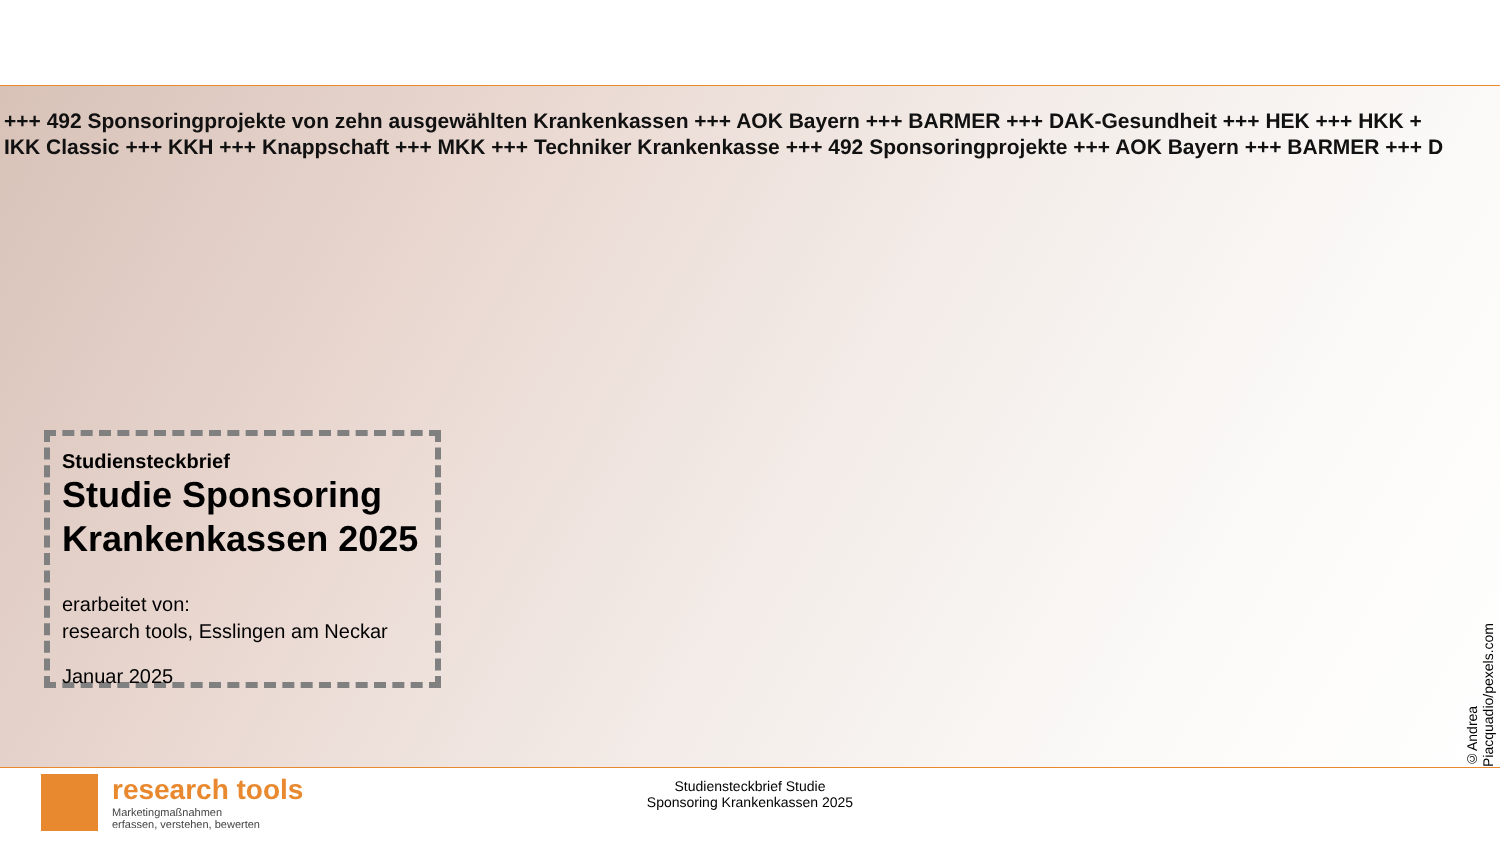+++ 492 Sponsoringprojekte von zehn ausgewählten Krankenkassen +++ AOK Bayern +++ BARMER +++ DAK-Gesundheit +++ HEK +++ HKK +
IKK Classic +++ KKH +++ Knappschaft +++ MKK +++ Techniker Krankenkasse +++ 492 Sponsoringprojekte +++ AOK Bayern +++ BARMER +++ D
Studiensteckbrief
Studie Sponsoring Krankenkassen 2025
erarbeitet von:
research tools, Esslingen am Neckar
Januar 2025
©Andrea Piacquadio/pexels.com
research tools
Marketingmaßnahmen
erfassen, verstehen, bewerten
Studiensteckbrief Studie
Sponsoring Krankenkassen 2025